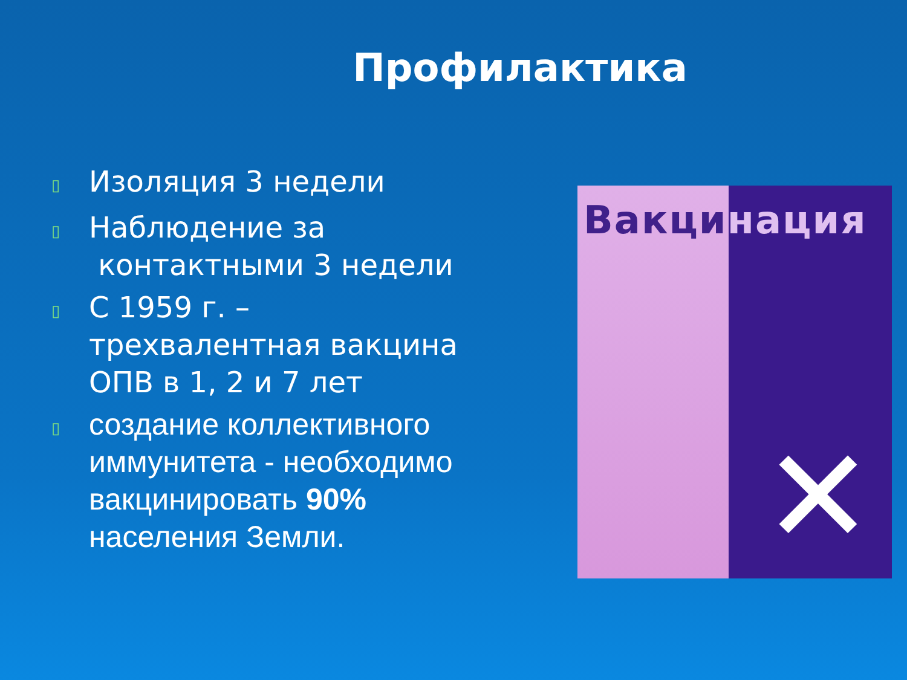Профилактика
▯ Изоляция 3 недели
▯ Наблюдение за
контактными 3 недели
▯ С 1959 г. – трехвалентная вакцина ОПВ в 1, 2 и 7 лет
▯ создание коллективного иммунитета - необходимо вакцинировать 90% населения Земли.
Вакцинация
✕